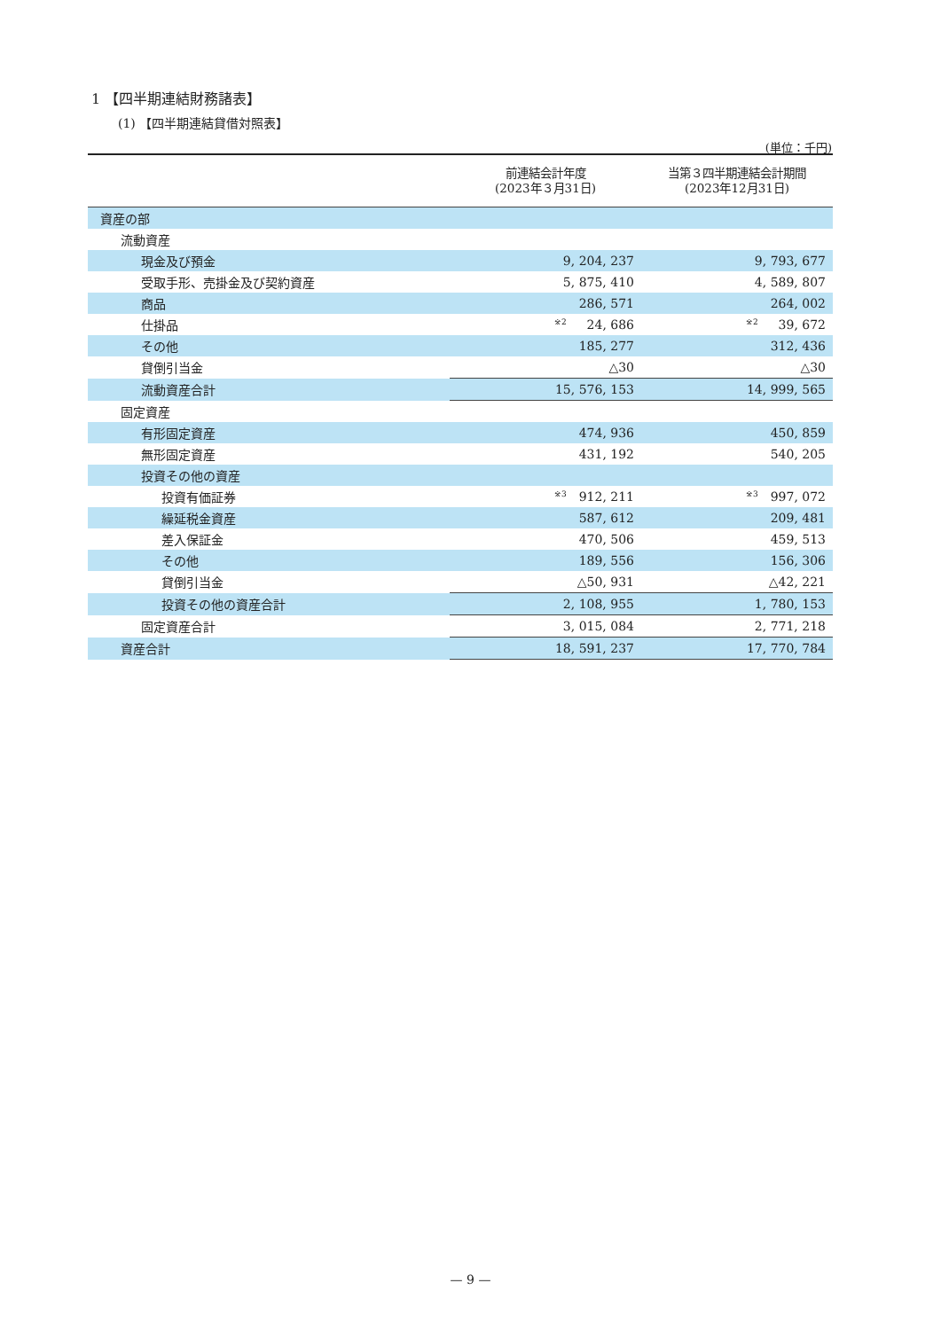1 【四半期連結財務諸表】
(1) 【四半期連結貸借対照表】
(単位：千円)
| | 前連結会計年度 (2023年３月31日) | 当第３四半期連結会計期間 (2023年12月31日) |
| --- | --- | --- |
| 資産の部 | | |
| 流動資産 | | |
| 現金及び預金 | 9, 204, 237 | 9, 793, 677 |
| 受取手形、売掛金及び契約資産 | 5, 875, 410 | 4, 589, 807 |
| 商品 | 286, 571 | 264, 002 |
| 仕掛品 | ※2 24, 686 | ※2 39, 672 |
| その他 | 185, 277 | 312, 436 |
| 貸倒引当金 | △30 | △30 |
| 流動資産合計 | 15, 576, 153 | 14, 999, 565 |
| 固定資産 | | |
| 有形固定資産 | 474, 936 | 450, 859 |
| 無形固定資産 | 431, 192 | 540, 205 |
| 投資その他の資産 | | |
| 投資有価証券 | ※3 912, 211 | ※3 997, 072 |
| 繰延税金資産 | 587, 612 | 209, 481 |
| 差入保証金 | 470, 506 | 459, 513 |
| その他 | 189, 556 | 156, 306 |
| 貸倒引当金 | △50, 931 | △42, 221 |
| 投資その他の資産合計 | 2, 108, 955 | 1, 780, 153 |
| 固定資産合計 | 3, 015, 084 | 2, 771, 218 |
| 資産合計 | 18, 591, 237 | 17, 770, 784 |
— 9 —